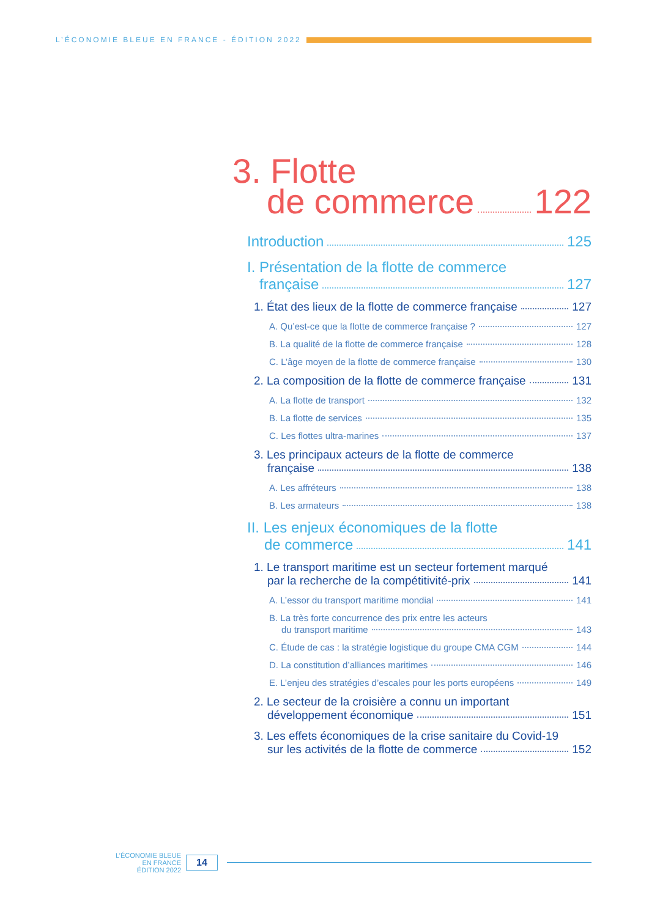L’ÉCONOMIE BLEUE EN FRANCE - ÉDITION 2022
3. Flotte
de commerce 122
Introduction 125
I. Présentation de la flotte de commerce
française 127
1. État des lieux de la flotte de commerce française 127
A. Qu’est-ce que la flotte de commerce française ? 127
B. La qualité de la flotte de commerce française 128
C. L’âge moyen de la flotte de commerce française 130
2. La composition de la flotte de commerce française 131
A. La flotte de transport 132
B. La flotte de services 135
C. Les flottes ultra-marines 137
3. Les principaux acteurs de la flotte de commerce
française 138
A. Les affréteurs 138
B. Les armateurs 138
II. Les enjeux économiques de la flotte
de commerce 141
1. Le transport maritime est un secteur fortement marqué
par la recherche de la compétitivité-prix 141
A. L’essor du transport maritime mondial 141
B. La très forte concurrence des prix entre les acteurs
du transport maritime 143
C. Étude de cas : la stratégie logistique du groupe CMA CGM 144
D. La constitution d’alliances maritimes 146
E. L’enjeu des stratégies d’escales pour les ports européens 149
2. Le secteur de la croisière a connu un important
développement économique 151
3. Les effets économiques de la crise sanitaire du Covid-19
sur les activités de la flotte de commerce 152
L’ÉCONOMIE BLEUE
EN FRANCE
ÉDITION 2022
14